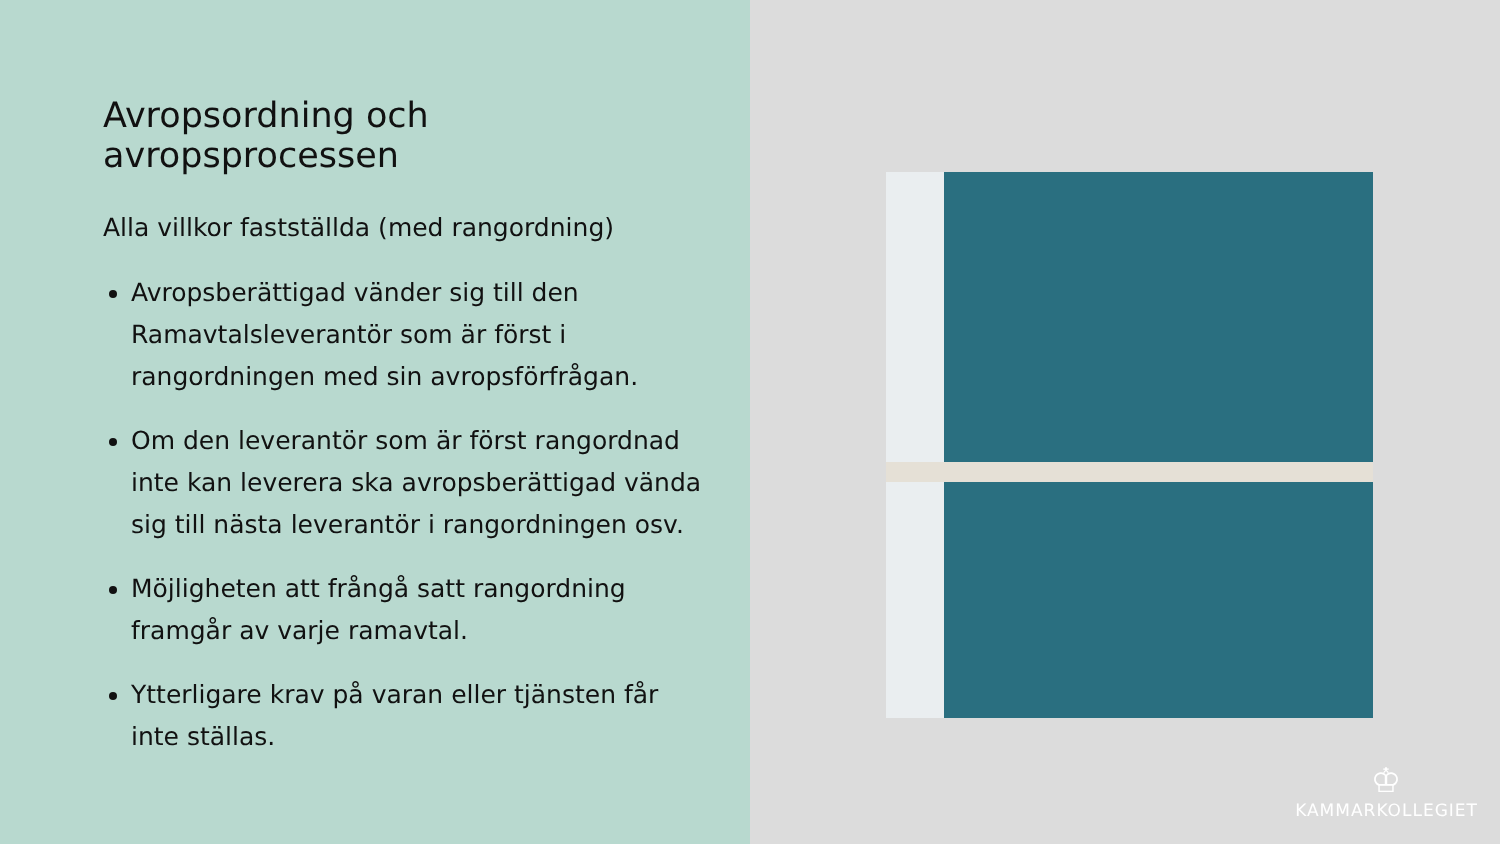Avropsordning och avropsprocessen
Alla villkor fastställda (med rangordning)
Avropsberättigad vänder sig till den Ramavtalsleverantör som är först i rangordningen med sin avropsförfrågan.
Om den leverantör som är först rangordnad inte kan leverera ska avropsberättigad vända sig till nästa leverantör i rangordningen osv.
Möjligheten att frångå satt rangordning framgår av varje ramavtal.
Ytterligare krav på varan eller tjänsten får inte ställas.
♔
KAMMARKOLLEGIET